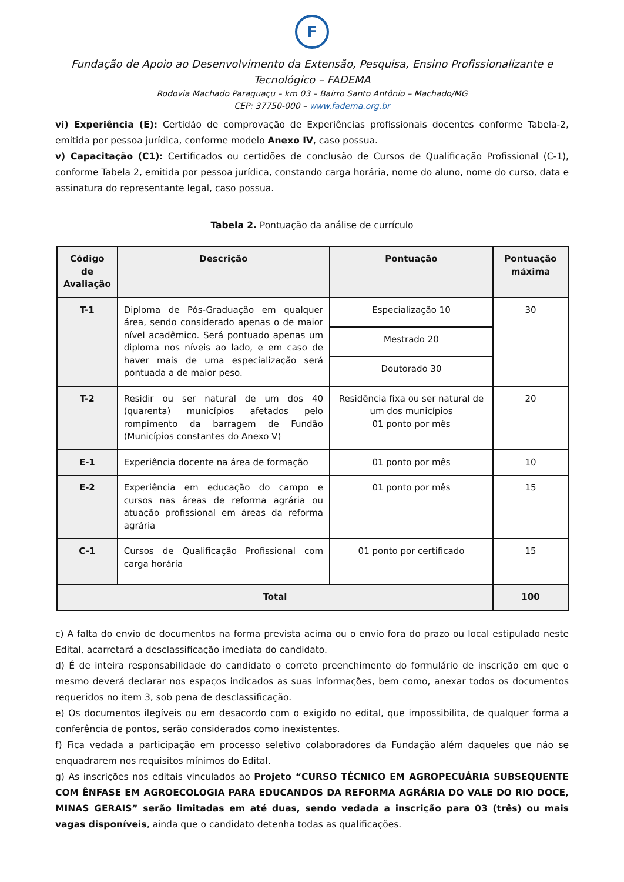F
Fundação de Apoio ao Desenvolvimento da Extensão, Pesquisa, Ensino Profissionalizante e Tecnológico – FADEMA
Rodovia Machado Paraguaçu – km 03 – Bairro Santo Antônio – Machado/MG
CEP: 37750-000 – www.fadema.org.br
vi) Experiência (E): Certidão de comprovação de Experiências profissionais docentes conforme Tabela-2, emitida por pessoa jurídica, conforme modelo Anexo IV, caso possua.
v) Capacitação (C1): Certificados ou certidões de conclusão de Cursos de Qualificação Profissional (C-1), conforme Tabela 2, emitida por pessoa jurídica, constando carga horária, nome do aluno, nome do curso, data e assinatura do representante legal, caso possua.
Tabela 2. Pontuação da análise de currículo
| Código de Avaliação | Descrição | Pontuação | Pontuação máxima |
| --- | --- | --- | --- |
| T-1 | Diploma de Pós-Graduação em qualquer área, sendo considerado apenas o de maior nível acadêmico. Será pontuado apenas um diploma nos níveis ao lado, e em caso de haver mais de uma especialização será pontuada a de maior peso. | Especialização 10 | 30 |
| | | Mestrado 20 | |
| | | Doutorado 30 | |
| T-2 | Residir ou ser natural de um dos 40 (quarenta) municípios afetados pelo rompimento da barragem de Fundão (Municípios constantes do Anexo V) | Residência fixa ou ser natural de um dos municípios 01 ponto por mês | 20 |
| E-1 | Experiência docente na área de formação | 01 ponto por mês | 10 |
| E-2 | Experiência em educação do campo e cursos nas áreas de reforma agrária ou atuação profissional em áreas da reforma agrária | 01 ponto por mês | 15 |
| C-1 | Cursos de Qualificação Profissional com carga horária | 01 ponto por certificado | 15 |
| Total | | | 100 |
c) A falta do envio de documentos na forma prevista acima ou o envio fora do prazo ou local estipulado neste Edital, acarretará a desclassificação imediata do candidato.
d) É de inteira responsabilidade do candidato o correto preenchimento do formulário de inscrição em que o mesmo deverá declarar nos espaços indicados as suas informações, bem como, anexar todos os documentos requeridos no item 3, sob pena de desclassificação.
e) Os documentos ilegíveis ou em desacordo com o exigido no edital, que impossibilita, de qualquer forma a conferência de pontos, serão considerados como inexistentes.
f) Fica vedada a participação em processo seletivo colaboradores da Fundação além daqueles que não se enquadrarem nos requisitos mínimos do Edital.
g) As inscrições nos editais vinculados ao Projeto “CURSO TÉCNICO EM AGROPECUÁRIA SUBSEQUENTE COM ÊNFASE EM AGROECOLOGIA PARA EDUCANDOS DA REFORMA AGRÁRIA DO VALE DO RIO DOCE, MINAS GERAIS” serão limitadas em até duas, sendo vedada a inscrição para 03 (três) ou mais vagas disponíveis, ainda que o candidato detenha todas as qualificações.